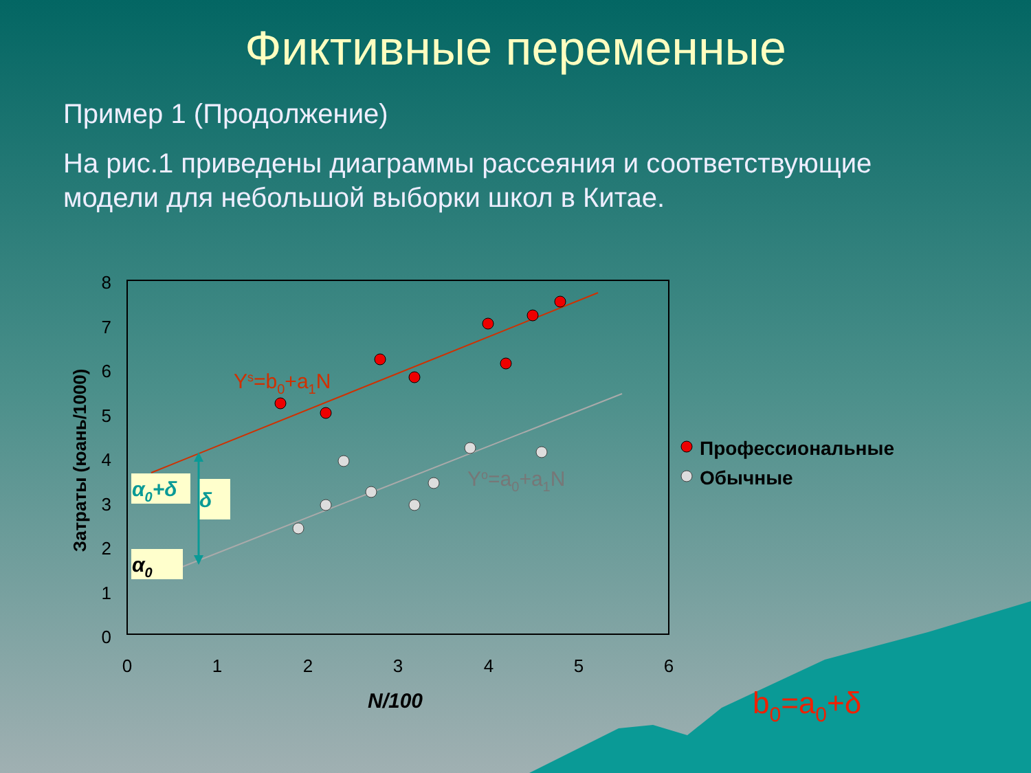Фиктивные переменные
Пример 1 (Продолжение)
На рис.1 приведены диаграммы рассеяния и соответствующие модели для небольшой выборки школ в Китае.
8
7
6
5
4
3
2
1
0
0
1
2
3
4
5
6
N/100
Затраты (юань/1000)
Ys=b0+a1N
Yo=a0+a1N
Профессиональные
Обычные
α0+δ
δ
α0
b0=a0+δ